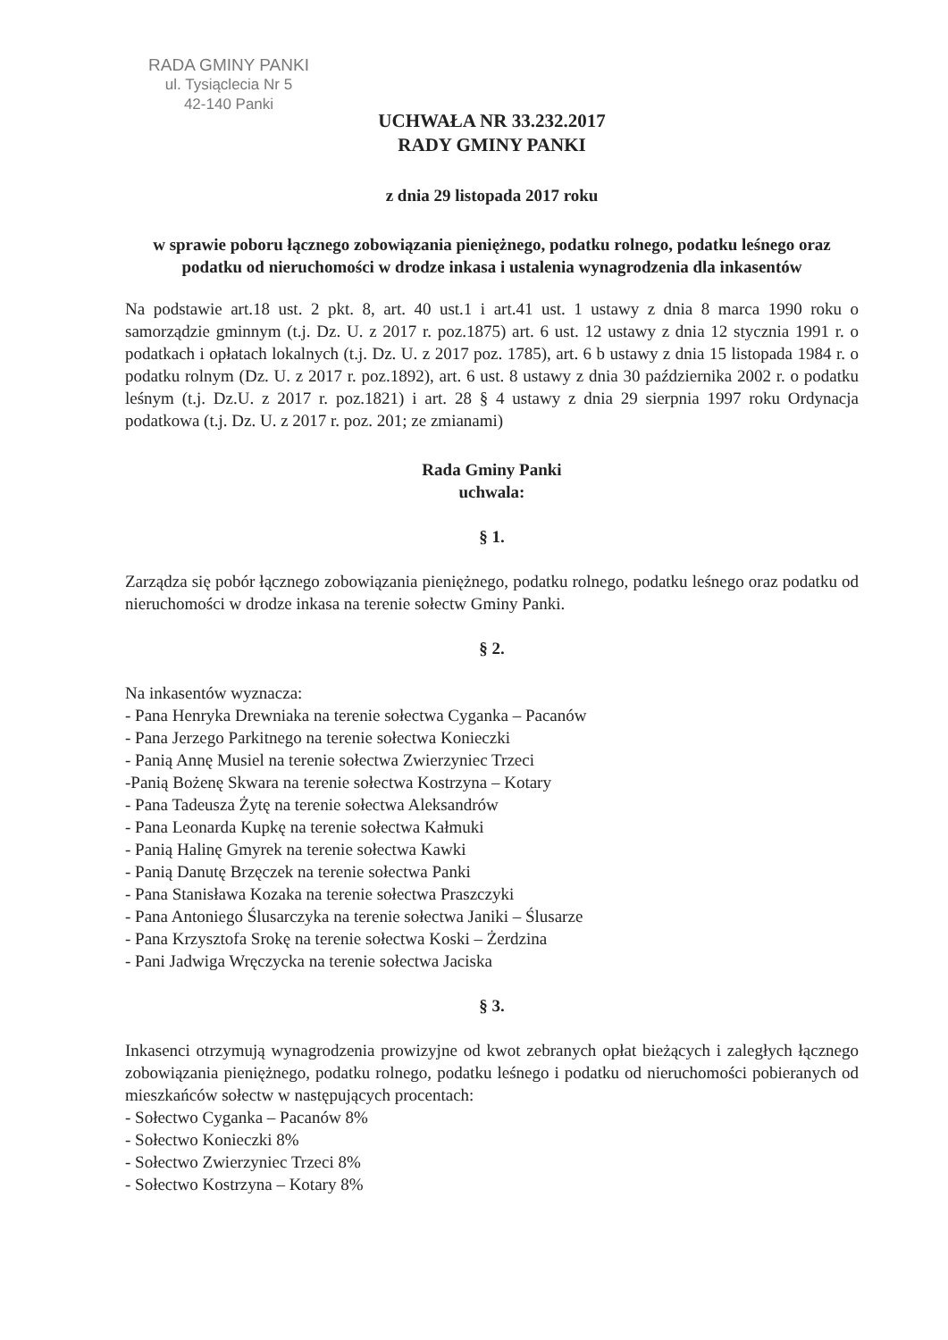RADA GMINY PANKI
ul. Tysiąclecia Nr 5
42-140 Panki
UCHWAŁA NR 33.232.2017
RADY GMINY PANKI
z dnia 29 listopada 2017 roku
w sprawie poboru łącznego zobowiązania pieniężnego, podatku rolnego, podatku leśnego oraz podatku od nieruchomości w drodze inkasa i ustalenia wynagrodzenia dla inkasentów
Na podstawie art.18 ust. 2 pkt. 8, art. 40 ust.1 i art.41 ust. 1 ustawy z dnia 8 marca 1990 roku o samorządzie gminnym (t.j. Dz. U. z 2017 r. poz.1875) art. 6 ust. 12 ustawy z dnia 12 stycznia 1991 r. o podatkach i opłatach lokalnych (t.j. Dz. U. z 2017 poz. 1785), art. 6 b ustawy z dnia 15 listopada 1984 r. o podatku rolnym (Dz. U. z 2017 r. poz.1892), art. 6 ust. 8 ustawy z dnia 30 października 2002 r. o podatku leśnym (t.j. Dz.U. z 2017 r. poz.1821) i art. 28 § 4 ustawy z dnia 29 sierpnia 1997 roku Ordynacja podatkowa (t.j. Dz. U. z 2017 r. poz. 201; ze zmianami)
Rada Gminy Panki
uchwala:
§ 1.
Zarządza się pobór łącznego zobowiązania pieniężnego, podatku rolnego, podatku leśnego oraz podatku od nieruchomości w drodze inkasa na terenie sołectw Gminy Panki.
§ 2.
Na inkasentów wyznacza:
- Pana Henryka Drewniaka na terenie sołectwa Cyganka – Pacanów
- Pana Jerzego Parkitnego na terenie sołectwa Konieczki
- Panią Annę Musiel na terenie sołectwa Zwierzyniec Trzeci
-Panią Bożenę Skwara na terenie sołectwa Kostrzyna – Kotary
- Pana Tadeusza Żytę na terenie sołectwa Aleksandrów
- Pana Leonarda Kupkę na terenie sołectwa Kałmuki
- Panią Halinę Gmyrek na terenie sołectwa Kawki
- Panią Danutę Brzęczek na terenie sołectwa Panki
- Pana Stanisława Kozaka na terenie sołectwa Praszczyki
- Pana Antoniego Ślusarczyka na terenie sołectwa Janiki – Ślusarze
- Pana Krzysztofa Srokę na terenie sołectwa Koski – Żerdzina
- Pani Jadwiga Wręczycka na terenie sołectwa Jaciska
§ 3.
Inkasenci otrzymują wynagrodzenia prowizyjne od kwot zebranych opłat bieżących i zaległych łącznego zobowiązania pieniężnego, podatku rolnego, podatku leśnego i podatku od nieruchomości pobieranych od mieszkańców sołectw w następujących procentach:
- Sołectwo Cyganka – Pacanów 8%
- Sołectwo Konieczki 8%
- Sołectwo Zwierzyniec Trzeci 8%
- Sołectwo Kostrzyna – Kotary 8%